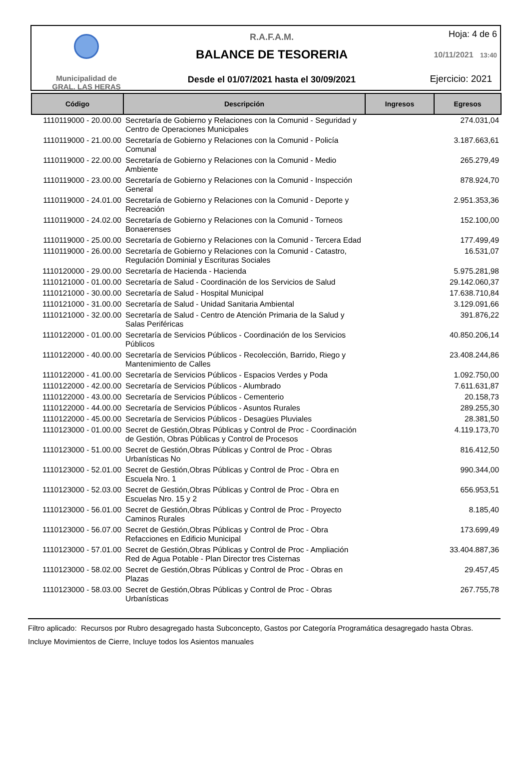Municipalidad de
GRAL. LAS HERAS
R.A.F.A.M.
BALANCE DE TESORERIA
Desde el 01/07/2021 hasta el 30/09/2021
Hoja: 4 de 6
10/11/2021 13:40
Ejercicio: 2021
| Código | Descripción | Ingresos | Egresos |
| --- | --- | --- | --- |
| 1110119000 - 20.00.00 | Secretaría de Gobierno y Relaciones con la Comunid - Seguridad y Centro de Operaciones Municipales | | 274.031,04 |
| 1110119000 - 21.00.00 | Secretaría de Gobierno y Relaciones con la Comunid - Policía Comunal | | 3.187.663,61 |
| 1110119000 - 22.00.00 | Secretaría de Gobierno y Relaciones con la Comunid - Medio Ambiente | | 265.279,49 |
| 1110119000 - 23.00.00 | Secretaría de Gobierno y Relaciones con la Comunid - Inspección General | | 878.924,70 |
| 1110119000 - 24.01.00 | Secretaría de Gobierno y Relaciones con la Comunid - Deporte y Recreación | | 2.951.353,36 |
| 1110119000 - 24.02.00 | Secretaría de Gobierno y Relaciones con la Comunid - Torneos Bonaerenses | | 152.100,00 |
| 1110119000 - 25.00.00 | Secretaría de Gobierno y Relaciones con la Comunid - Tercera Edad | | 177.499,49 |
| 1110119000 - 26.00.00 | Secretaría de Gobierno y Relaciones con la Comunid - Catastro, Regulación Dominial y Escrituras Sociales | | 16.531,07 |
| 1110120000 - 29.00.00 | Secretaría de Hacienda - Hacienda | | 5.975.281,98 |
| 1110121000 - 01.00.00 | Secretaría de Salud - Coordinación de los Servicios de Salud | | 29.142.060,37 |
| 1110121000 - 30.00.00 | Secretaría de Salud - Hospital Municipal | | 17.638.710,84 |
| 1110121000 - 31.00.00 | Secretaría de Salud - Unidad Sanitaria Ambiental | | 3.129.091,66 |
| 1110121000 - 32.00.00 | Secretaría de Salud - Centro de Atención Primaria de la Salud y Salas Periféricas | | 391.876,22 |
| 1110122000 - 01.00.00 | Secretaría de Servicios Públicos - Coordinación de los Servicios Públicos | | 40.850.206,14 |
| 1110122000 - 40.00.00 | Secretaría de Servicios Públicos - Recolección, Barrido, Riego y Mantenimiento de Calles | | 23.408.244,86 |
| 1110122000 - 41.00.00 | Secretaría de Servicios Públicos - Espacios Verdes y Poda | | 1.092.750,00 |
| 1110122000 - 42.00.00 | Secretaría de Servicios Públicos - Alumbrado | | 7.611.631,87 |
| 1110122000 - 43.00.00 | Secretaría de Servicios Públicos - Cementerio | | 20.158,73 |
| 1110122000 - 44.00.00 | Secretaría de Servicios Públicos - Asuntos Rurales | | 289.255,30 |
| 1110122000 - 45.00.00 | Secretaría de Servicios Públicos - Desagües Pluviales | | 28.381,50 |
| 1110123000 - 01.00.00 | Secret de Gestión,Obras Públicas y Control de Proc - Coordinación de Gestión, Obras Públicas y Control de Procesos | | 4.119.173,70 |
| 1110123000 - 51.00.00 | Secret de Gestión,Obras Públicas y Control de Proc - Obras Urbanísticas No | | 816.412,50 |
| 1110123000 - 52.01.00 | Secret de Gestión,Obras Públicas y Control de Proc - Obra en Escuela Nro. 1 | | 990.344,00 |
| 1110123000 - 52.03.00 | Secret de Gestión,Obras Públicas y Control de Proc - Obra en Escuelas Nro. 15 y 2 | | 656.953,51 |
| 1110123000 - 56.01.00 | Secret de Gestión,Obras Públicas y Control de Proc - Proyecto Caminos Rurales | | 8.185,40 |
| 1110123000 - 56.07.00 | Secret de Gestión,Obras Públicas y Control de Proc - Obra Refacciones en Edificio Municipal | | 173.699,49 |
| 1110123000 - 57.01.00 | Secret de Gestión,Obras Públicas y Control de Proc - Ampliación Red de Agua Potable - Plan Director tres Cisternas | | 33.404.887,36 |
| 1110123000 - 58.02.00 | Secret de Gestión,Obras Públicas y Control de Proc - Obras en Plazas | | 29.457,45 |
| 1110123000 - 58.03.00 | Secret de Gestión,Obras Públicas y Control de Proc - Obras Urbanísticas | | 267.755,78 |
Filtro aplicado: Recursos por Rubro desagregado hasta Subconcepto, Gastos por Categoría Programática desagregado hasta Obras.
Incluye Movimientos de Cierre, Incluye todos los Asientos manuales